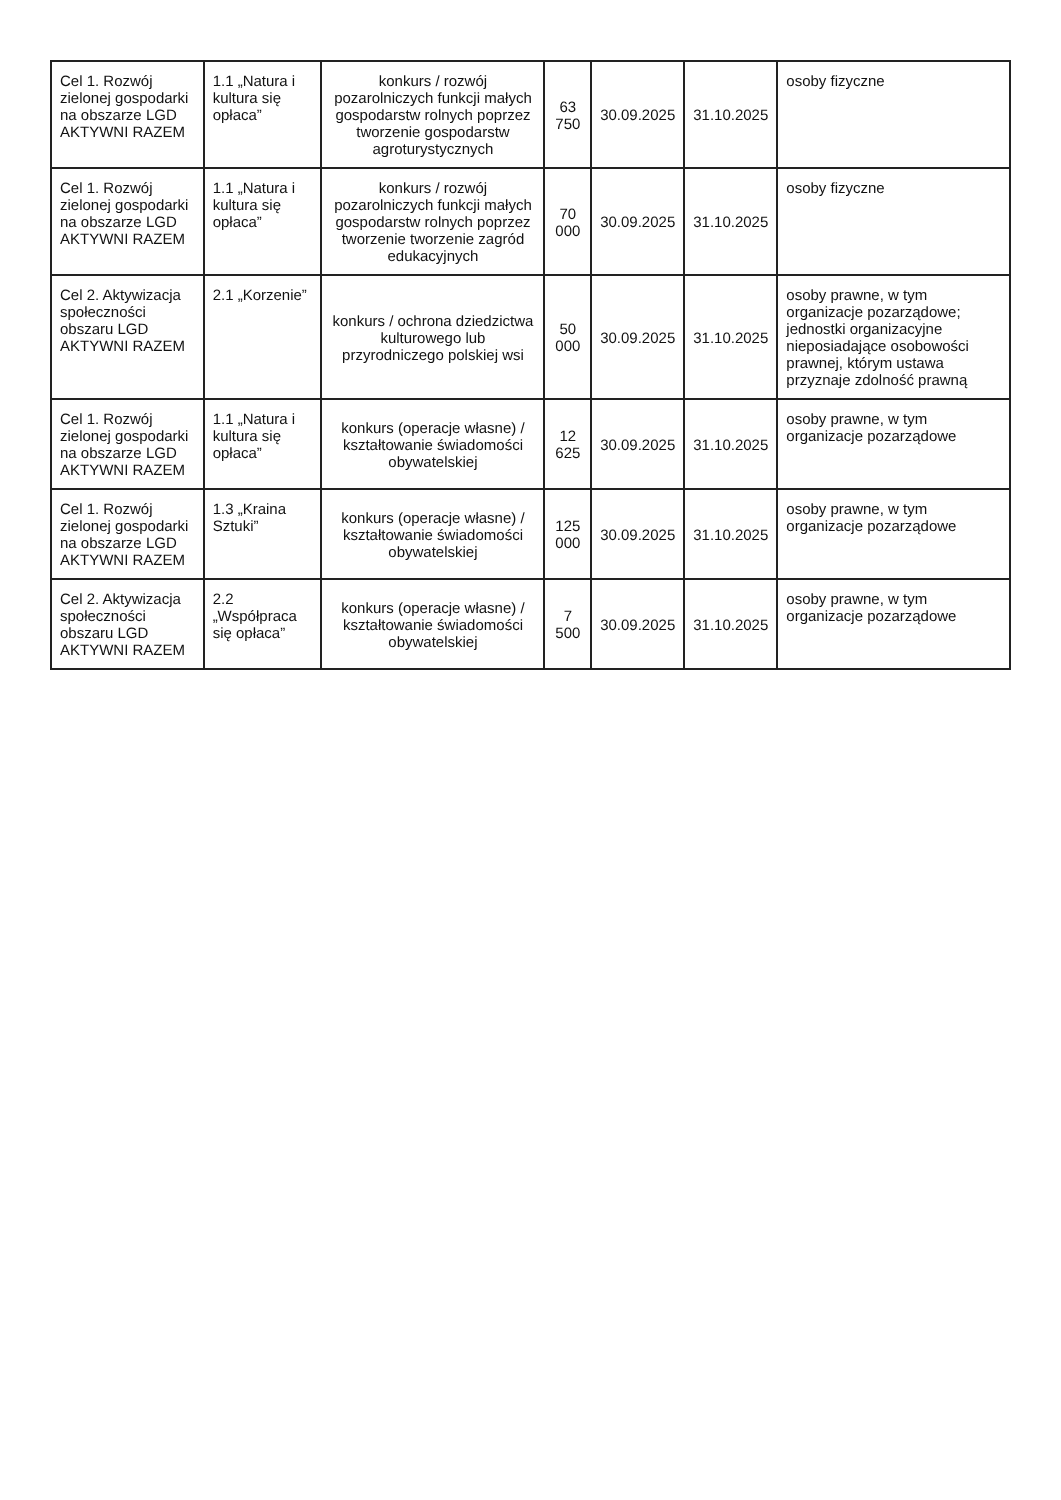| Cel 1. Rozwój zielonej gospodarki na obszarze LGD AKTYWNI RAZEM | 1.1 „Natura i kultura się opłaca” | konkurs / rozwój pozarolniczych funkcji małych gospodarstw rolnych poprzez tworzenie gospodarstw agroturystycznych | 63 750 | 30.09.2025 | 31.10.2025 | osoby fizyczne |
| Cel 1. Rozwój zielonej gospodarki na obszarze LGD AKTYWNI RAZEM | 1.1 „Natura i kultura się opłaca” | konkurs / rozwój pozarolniczych funkcji małych gospodarstw rolnych poprzez tworzenie tworzenie zagród edukacyjnych | 70 000 | 30.09.2025 | 31.10.2025 | osoby fizyczne |
| Cel 2. Aktywizacja społeczności obszaru LGD AKTYWNI RAZEM | 2.1 „Korzenie” | konkurs / ochrona dziedzictwa kulturowego lub przyrodniczego polskiej wsi | 50 000 | 30.09.2025 | 31.10.2025 | osoby prawne, w tym organizacje pozarządowe; jednostki organizacyjne nieposiadające osobowości prawnej, którym ustawa przyznaje zdolność prawną |
| Cel 1. Rozwój zielonej gospodarki na obszarze LGD AKTYWNI RAZEM | 1.1 „Natura i kultura się opłaca” | konkurs (operacje własne) / kształtowanie świadomości obywatelskiej | 12 625 | 30.09.2025 | 31.10.2025 | osoby prawne, w tym organizacje pozarządowe |
| Cel 1. Rozwój zielonej gospodarki na obszarze LGD AKTYWNI RAZEM | 1.3 „Kraina Sztuki” | konkurs (operacje własne) / kształtowanie świadomości obywatelskiej | 125 000 | 30.09.2025 | 31.10.2025 | osoby prawne, w tym organizacje pozarządowe |
| Cel 2. Aktywizacja społeczności obszaru LGD AKTYWNI RAZEM | 2.2 „Współpraca się opłaca” | konkurs (operacje własne) / kształtowanie świadomości obywatelskiej | 7 500 | 30.09.2025 | 31.10.2025 | osoby prawne, w tym organizacje pozarządowe |